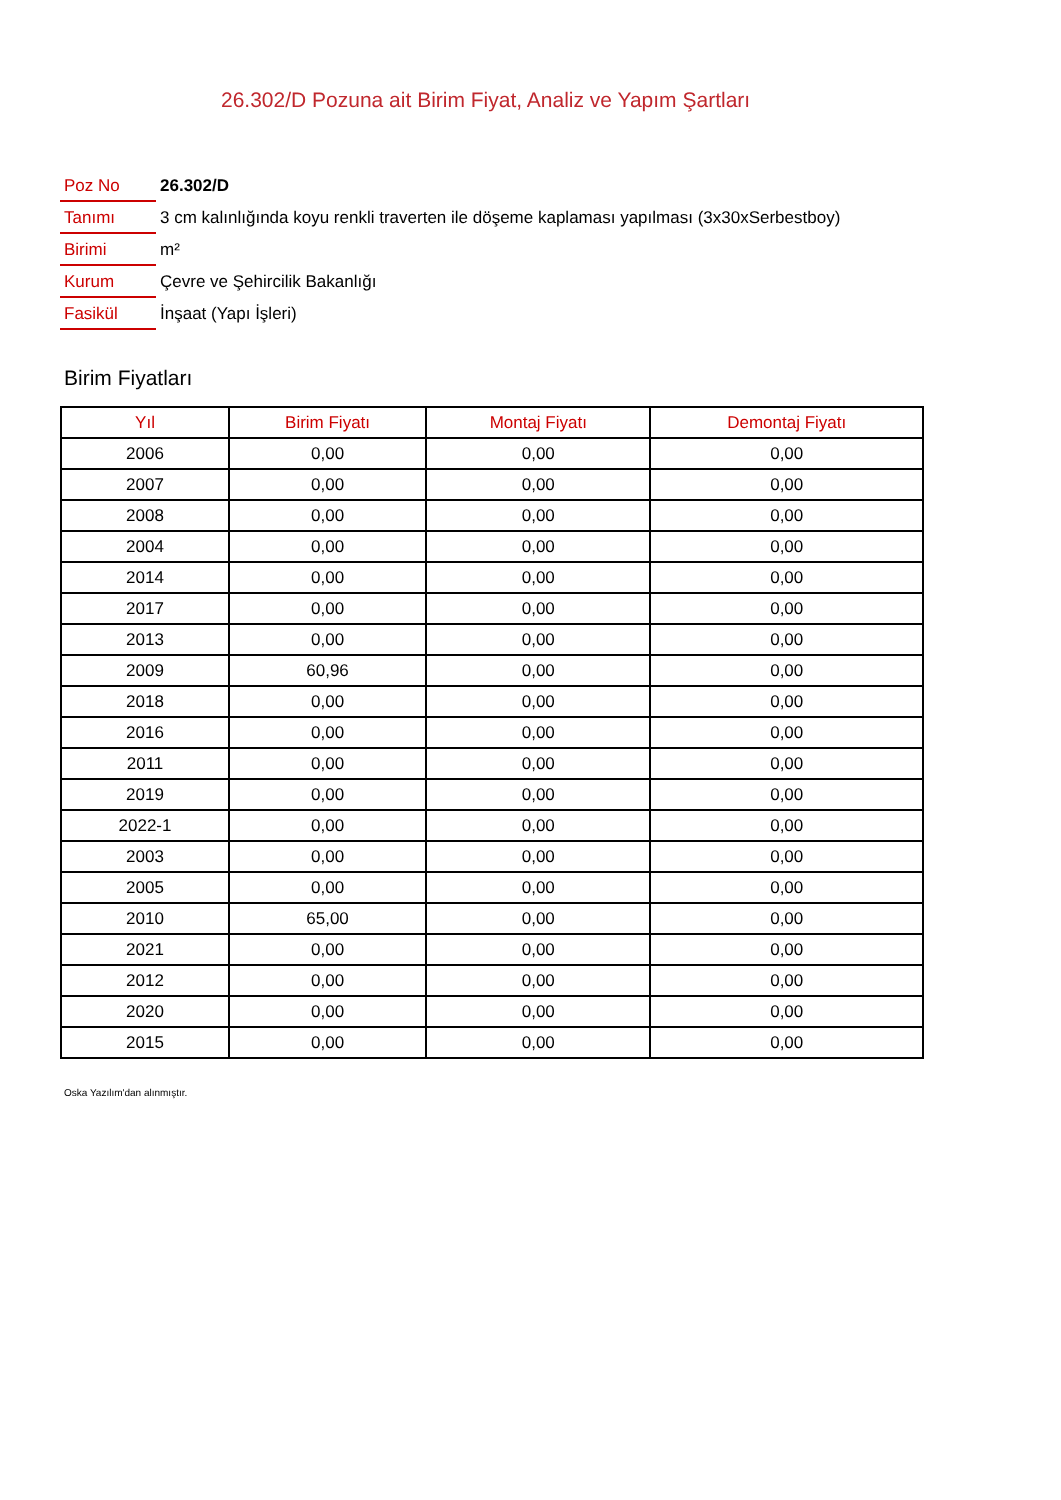26.302/D Pozuna ait Birim Fiyat, Analiz ve Yapım Şartları
| Poz No | 26.302/D |
| Tanımı | 3 cm kalınlığında koyu renkli traverten ile döşeme kaplaması yapılması (3x30xSerbestboy) |
| Birimi | m² |
| Kurum | Çevre ve Şehircilik Bakanlığı |
| Fasikül | İnşaat (Yapı İşleri) |
Birim Fiyatları
| Yıl | Birim Fiyatı | Montaj Fiyatı | Demontaj Fiyatı |
| --- | --- | --- | --- |
| 2006 | 0,00 | 0,00 | 0,00 |
| 2007 | 0,00 | 0,00 | 0,00 |
| 2008 | 0,00 | 0,00 | 0,00 |
| 2004 | 0,00 | 0,00 | 0,00 |
| 2014 | 0,00 | 0,00 | 0,00 |
| 2017 | 0,00 | 0,00 | 0,00 |
| 2013 | 0,00 | 0,00 | 0,00 |
| 2009 | 60,96 | 0,00 | 0,00 |
| 2018 | 0,00 | 0,00 | 0,00 |
| 2016 | 0,00 | 0,00 | 0,00 |
| 2011 | 0,00 | 0,00 | 0,00 |
| 2019 | 0,00 | 0,00 | 0,00 |
| 2022-1 | 0,00 | 0,00 | 0,00 |
| 2003 | 0,00 | 0,00 | 0,00 |
| 2005 | 0,00 | 0,00 | 0,00 |
| 2010 | 65,00 | 0,00 | 0,00 |
| 2021 | 0,00 | 0,00 | 0,00 |
| 2012 | 0,00 | 0,00 | 0,00 |
| 2020 | 0,00 | 0,00 | 0,00 |
| 2015 | 0,00 | 0,00 | 0,00 |
Oska Yazılım'dan alınmıştır.